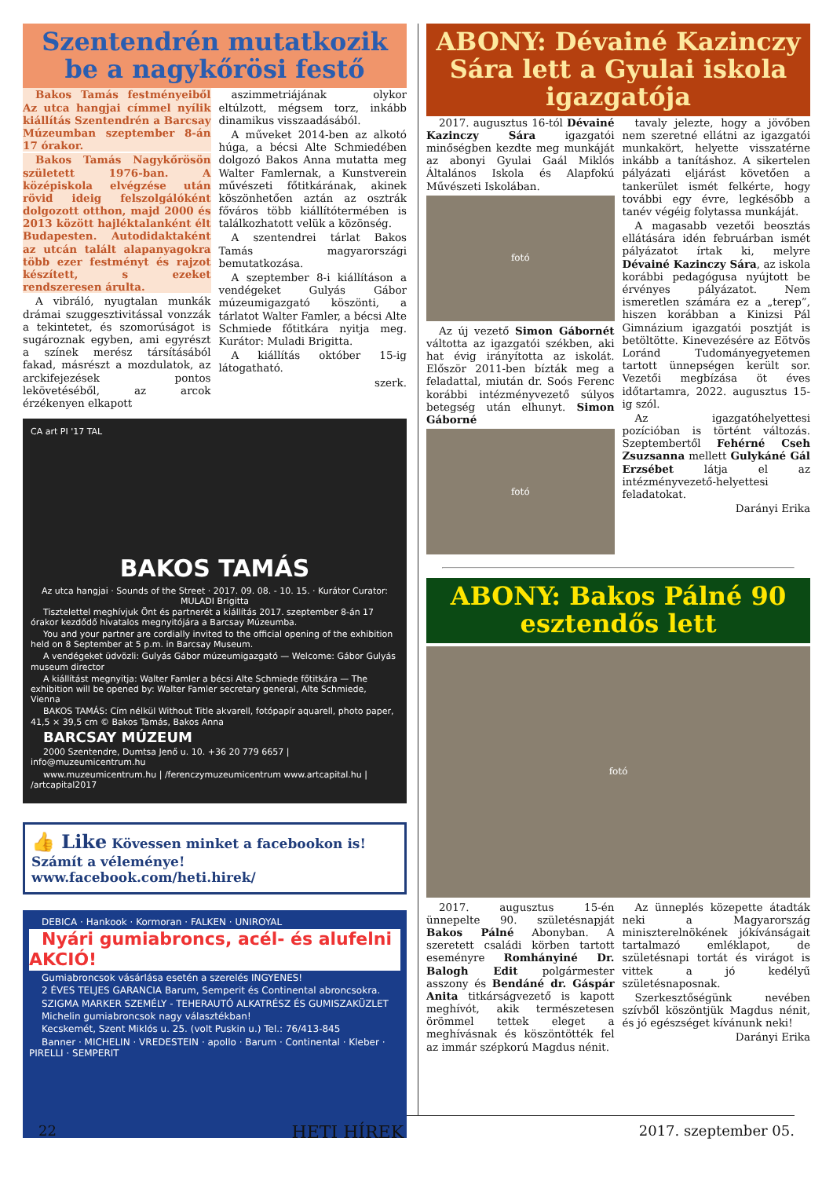Szentendrén mutatkozik be a nagykőrösi festő
Bakos Tamás festményeiből Az utca hangjai címmel nyílik kiállítás Szentendrén a Barcsay Múzeumban szeptember 8-án 17 órakor.
Bakos Tamás Nagykőrösön született 1976-ban. A középiskola elvégzése után rövid ideig felszolgálóként dolgozott otthon, majd 2000 és 2013 között hajléktalanként élt Budapesten. Autodidaktaként az utcán talált alapanyagokra több ezer festményt és rajzot készített, s ezeket rendszeresen árulta.
A vibráló, nyugtalan munkák drámai szuggesztivitással vonzzák a tekintetet, és szomorúságot is sugároznak egyben, ami egyrészt a színek merész társításából fakad, másrészt a mozdulatok, az arckifejezések pontos lekövetéséből, az arcok érzékenyen elkapott
aszimmetriájának olykor eltúlzott, mégsem torz, inkább dinamikus visszaadásából.
A műveket 2014-ben az alkotó húga, a bécsi Alte Schmiedében dolgozó Bakos Anna mutatta meg Walter Famlernak, a Kunstverein művészeti főtitkárának, akinek köszönhetően aztán az osztrák főváros több kiállítótermében is találkozhatott velük a közönség.
A szentendrei tárlat Bakos Tamás magyarországi bemutatkozása.
A szeptember 8-i kiállításon a vendégeket Gulyás Gábor múzeumigazgató köszönti, a tárlatot Walter Famler, a bécsi Alte Schmiede főtitkára nyitja meg. Kurátor: Muladi Brigitta.
A kiállítás október 15-ig látogatható.
szerk.
CA art PI '17 TAL
BAKOS TAMÁS
Az utca hangjai · Sounds of the Street · 2017. 09. 08. - 10. 15. · Kurátor Curator: MULADI Brigitta
Tisztelettel meghívjuk Önt és partnerét a kiállítás 2017. szeptember 8-án 17 órakor kezdődő hivatalos megnyitójára a Barcsay Múzeumba.
You and your partner are cordially invited to the official opening of the exhibition held on 8 September at 5 p.m. in Barcsay Museum.
A vendégeket üdvözli: Gulyás Gábor múzeumigazgató — Welcome: Gábor Gulyás museum director
A kiállítást megnyitja: Walter Famler a bécsi Alte Schmiede főtitkára — The exhibition will be opened by: Walter Famler secretary general, Alte Schmiede, Vienna
BAKOS TAMÁS: Cím nélkül Without Title akvarell, fotópapír aquarell, photo paper, 41,5 × 39,5 cm © Bakos Tamás, Bakos Anna
BARCSAY MÚZEUM
2000 Szentendre, Dumtsa Jenő u. 10. +36 20 779 6657 | info@muzeumicentrum.hu
www.muzeumicentrum.hu | /ferenczymuzeumicentrum www.artcapital.hu | /artcapital2017
👍 Like Kövessen minket a facebookon is!
Számít a véleménye!
www.facebook.com/heti.hirek/
DEBICA · Hankook · Kormoran · FALKEN · UNIROYAL
Nyári gumiabroncs, acél- és alufelni AKCIÓ!
Gumiabroncsok vásárlása esetén a szerelés INGYENES!
2 ÉVES TELJES GARANCIA Barum, Semperit és Continental abroncsokra.
SZIGMA MARKER SZEMÉLY - TEHERAUTÓ ALKATRÉSZ ÉS GUMISZAKÜZLET
Michelin gumiabroncsok nagy választékban!
Kecskemét, Szent Miklós u. 25. (volt Puskin u.) Tel.: 76/413-845
Banner · MICHELIN · VREDESTEIN · apollo · Barum · Continental · Kleber · PIRELLI · SEMPERIT
ABONY: Dévainé Kazinczy Sára lett a Gyulai iskola igazgatója
2017. augusztus 16-tól Dévainé Kazinczy Sára igazgatói minőségben kezdte meg munkáját az abonyi Gyulai Gaál Miklós Általános Iskola és Alapfokú Művészeti Iskolában.
fotó
Az új vezető Simon Gábornét váltotta az igazgatói székben, aki hat évig irányította az iskolát. Először 2011-ben bízták meg a feladattal, miután dr. Soós Ferenc korábbi intézményvezető súlyos betegség után elhunyt. Simon Gáborné
fotó
tavaly jelezte, hogy a jövőben nem szeretné ellátni az igazgatói munkakört, helyette visszatérne inkább a tanításhoz. A sikertelen pályázati eljárást követően a tankerület ismét felkérte, hogy további egy évre, legkésőbb a tanév végéig folytassa munkáját.
A magasabb vezetői beosztás ellátására idén februárban ismét pályázatot írtak ki, melyre Dévainé Kazinczy Sára, az iskola korábbi pedagógusa nyújtott be érvényes pályázatot. Nem ismeretlen számára ez a „terep”, hiszen korábban a Kinizsi Pál Gimnázium igazgatói posztját is betöltötte. Kinevezésére az Eötvös Loránd Tudományegyetemen tartott ünnepségen került sor. Vezetői megbízása öt éves időtartamra, 2022. augusztus 15-ig szól.
Az igazgatóhelyettesi pozícióban is történt változás. Szeptembertől Fehérné Cseh Zsuzsanna mellett Gulykáné Gál Erzsébet látja el az intézményvezető-helyettesi feladatokat.
Darányi Erika
ABONY: Bakos Pálné 90 esztendős lett
fotó
2017. augusztus 15-én ünnepelte 90. születésnapját Bakos Pálné Abonyban. A szeretett családi körben tartott eseményre Romhányiné Dr. Balogh Edit polgármester asszony és Bendáné dr. Gáspár Anita titkárságvezető is kapott meghívót, akik természetesen örömmel tettek eleget a meghívásnak és köszöntötték fel az immár szépkorú Magdus nénit.
Az ünneplés közepette átadták neki a Magyarország miniszterelnökének jókívánságait tartalmazó emléklapot, de születésnapi tortát és virágot is vittek a jó kedélyű születésnaposnak.
Szerkesztőségünk nevében szívből köszöntjük Magdus nénit, és jó egészséget kívánunk neki!
Darányi Erika
22 HETI HÍREK 2017. szeptember 05.